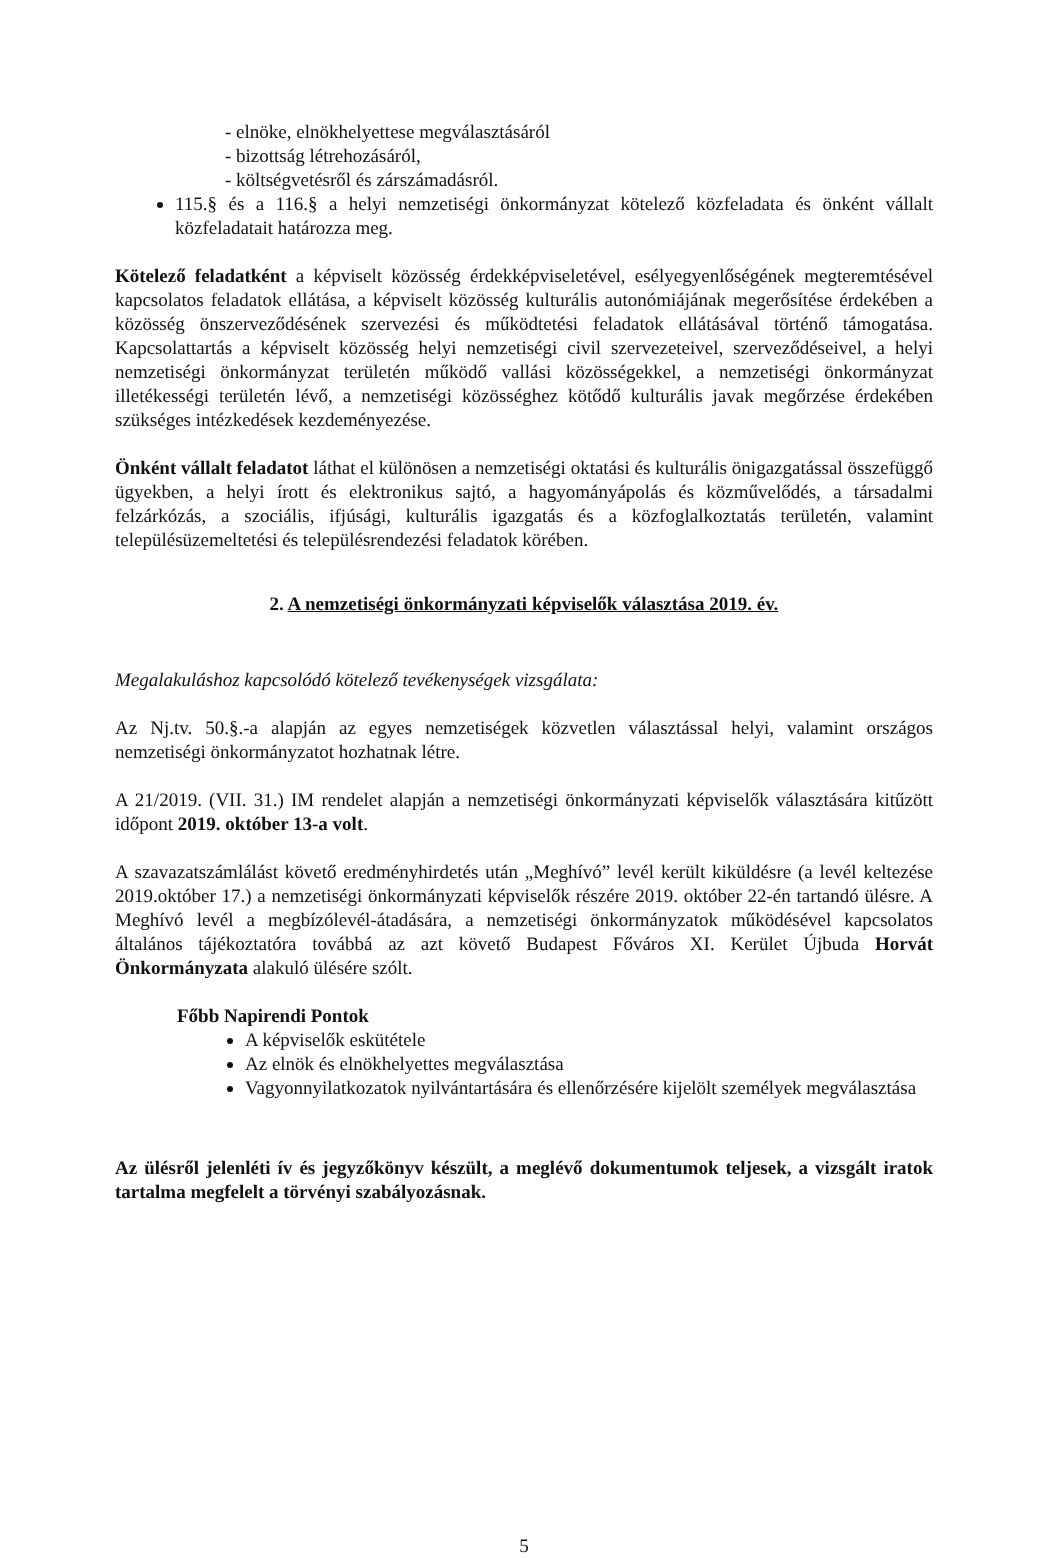- elnöke, elnökhelyettese megválasztásáról
- bizottság létrehozásáról,
- költségvetésről és zárszámadásról.
115.§ és a 116.§ a helyi nemzetiségi önkormányzat kötelező közfeladata és önként vállalt közfeladatait határozza meg.
Kötelező feladatként a képviselt közösség érdekképviseletével, esélyegyenlőségének megteremtésével kapcsolatos feladatok ellátása, a képviselt közösség kulturális autonómiájának megerősítése érdekében a közösség önszerveződésének szervezési és működtetési feladatok ellátásával történő támogatása. Kapcsolattartás a képviselt közösség helyi nemzetiségi civil szervezeteivel, szerveződéseivel, a helyi nemzetiségi önkormányzat területén működő vallási közösségekkel, a nemzetiségi önkormányzat illetékességi területén lévő, a nemzetiségi közösséghez kötődő kulturális javak megőrzése érdekében szükséges intézkedések kezdeményezése.
Önként vállalt feladatot láthat el különösen a nemzetiségi oktatási és kulturális önigazgatással összefüggő ügyekben, a helyi írott és elektronikus sajtó, a hagyományápolás és közművelődés, a társadalmi felzárkózás, a szociális, ifjúsági, kulturális igazgatás és a közfoglalkoztatás területén, valamint településüzemeltetési és településrendezési feladatok körében.
2. A nemzetiségi önkormányzati képviselők választása 2019. év.
Megalakuláshoz kapcsolódó kötelező tevékenységek vizsgálata:
Az Nj.tv. 50.§.-a alapján az egyes nemzetiségek közvetlen választással helyi, valamint országos nemzetiségi önkormányzatot hozhatnak létre.
A 21/2019. (VII. 31.) IM rendelet alapján a nemzetiségi önkormányzati képviselők választására kitűzött időpont 2019. október 13-a volt.
A szavazatszámlálást követő eredményhirdetés után „Meghívó” levél került kiküldésre (a levél keltezése 2019.október 17.) a nemzetiségi önkormányzati képviselők részére 2019. október 22-én tartandó ülésre. A Meghívó levél a megbízólevél-átadására, a nemzetiségi önkormányzatok működésével kapcsolatos általános tájékoztatóra továbbá az azt követő Budapest Főváros XI. Kerület Újbuda Horvát Önkormányzata alakuló ülésére szólt.
Főbb Napirendi Pontok
A képviselők eskütétele
Az elnök és elnökhelyettes megválasztása
Vagyonnyilatkozatok nyilvántartására és ellenőrzésére kijelölt személyek megválasztása
Az ülésről jelenléti ív és jegyzőkönyv készült, a meglévő dokumentumok teljesek, a vizsgált iratok tartalma megfelelt a törvényi szabályozásnak.
5